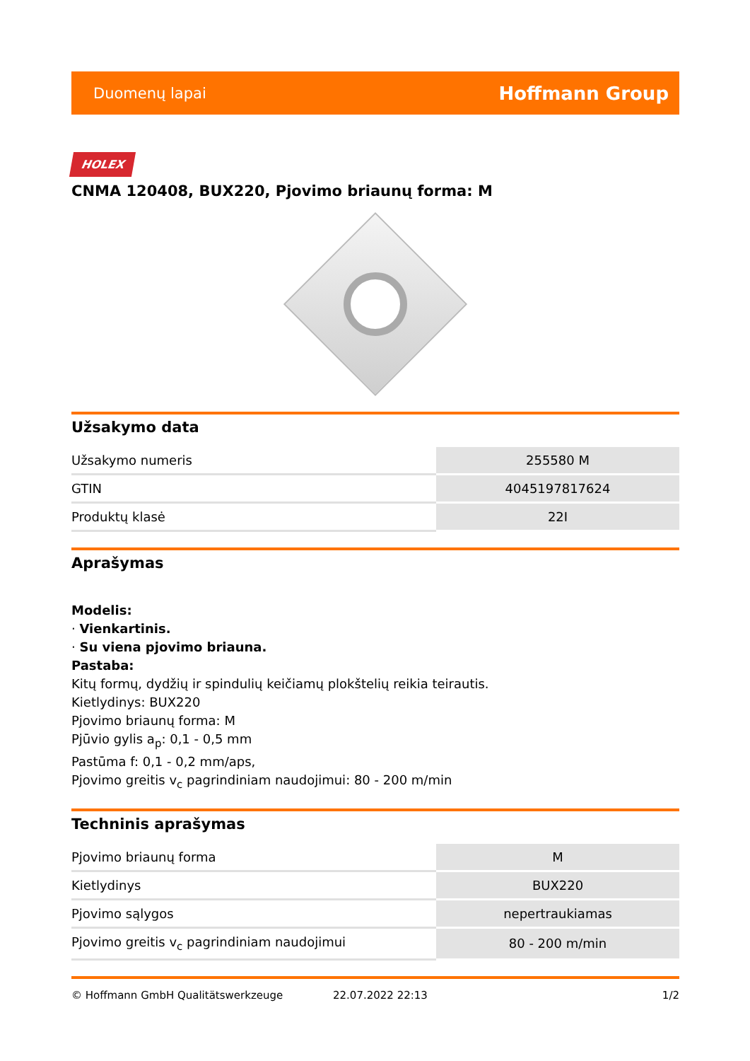Duomenų lapai Hoffmann Group
HOLEX
CNMA 120408, BUX220, Pjovimo briaunų forma: M
Užsakymo data
| Užsakymo numeris | 255580 M |
| GTIN | 4045197817624 |
| Produktų klasė | 22I |
Aprašymas
Modelis:
· Vienkartinis.
· Su viena pjovimo briauna.
Pastaba:
Kitų formų, dydžių ir spindulių keičiamų plokštelių reikia teirautis.
Kietlydinys: BUX220
Pjovimo briaunų forma: M
Pjūvio gylis a<sub>p</sub>: 0,1 - 0,5 mm
Pastūma f: 0,1 - 0,2 mm/aps,
Pjovimo greitis v<sub>c</sub> pagrindiniam naudojimui: 80 - 200 m/min
Techninis aprašymas
| Pjovimo briaunų forma | M |
| Kietlydinys | BUX220 |
| Pjovimo sąlygos | nepertraukiamas |
| Pjovimo greitis v<sub>c</sub> pagrindiniam naudojimui | 80 - 200 m/min |
© Hoffmann GmbH Qualitätswerkzeuge 22.07.2022 22:13 1/2